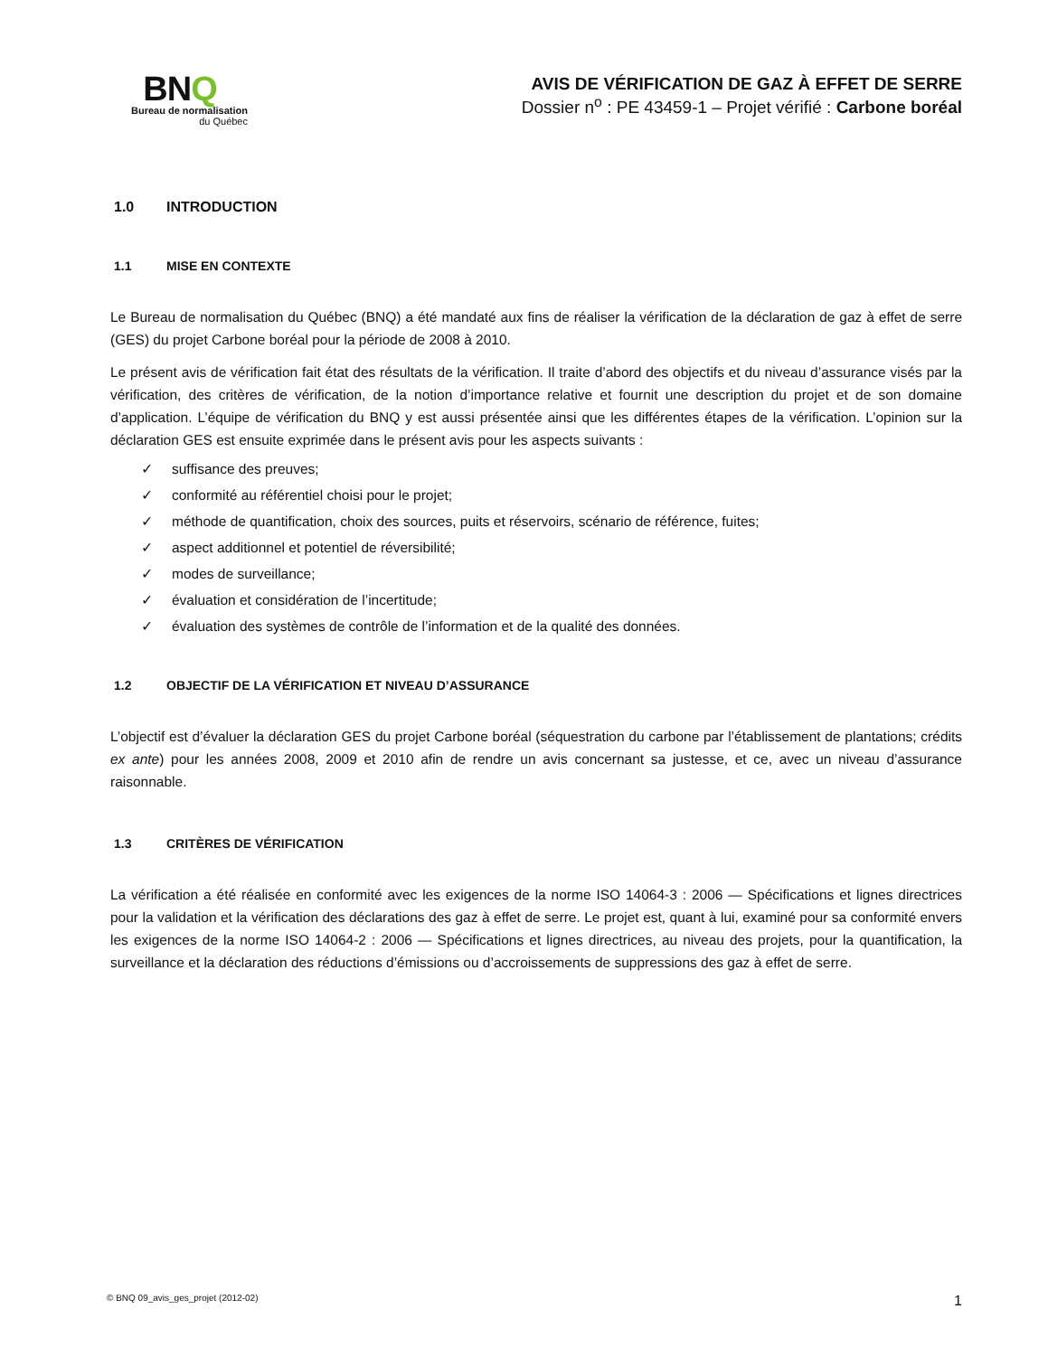BNQ
Bureau de normalisation
du Québec
AVIS DE VÉRIFICATION DE GAZ À EFFET DE SERRE
Dossier n<sup>o</sup> : PE 43459-1 – Projet vérifié : Carbone boréal
1.0 INTRODUCTION
1.1 MISE EN CONTEXTE
Le Bureau de normalisation du Québec (BNQ) a été mandaté aux fins de réaliser la vérification de la déclaration de gaz à effet de serre (GES) du projet Carbone boréal pour la période de 2008 à 2010.
Le présent avis de vérification fait état des résultats de la vérification. Il traite d’abord des objectifs et du niveau d’assurance visés par la vérification, des critères de vérification, de la notion d’importance relative et fournit une description du projet et de son domaine d’application. L’équipe de vérification du BNQ y est aussi présentée ainsi que les différentes étapes de la vérification. L’opinion sur la déclaration GES est ensuite exprimée dans le présent avis pour les aspects suivants :
✓ suffisance des preuves;
✓ conformité au référentiel choisi pour le projet;
✓ méthode de quantification, choix des sources, puits et réservoirs, scénario de référence, fuites;
✓ aspect additionnel et potentiel de réversibilité;
✓ modes de surveillance;
✓ évaluation et considération de l’incertitude;
✓ évaluation des systèmes de contrôle de l’information et de la qualité des données.
1.2 OBJECTIF DE LA VÉRIFICATION ET NIVEAU D’ASSURANCE
L’objectif est d’évaluer la déclaration GES du projet Carbone boréal (séquestration du carbone par l’établissement de plantations; crédits ex ante) pour les années 2008, 2009 et 2010 afin de rendre un avis concernant sa justesse, et ce, avec un niveau d’assurance raisonnable.
1.3 CRITÈRES DE VÉRIFICATION
La vérification a été réalisée en conformité avec les exigences de la norme ISO 14064-3 : 2006 — Spécifications et lignes directrices pour la validation et la vérification des déclarations des gaz à effet de serre. Le projet est, quant à lui, examiné pour sa conformité envers les exigences de la norme ISO 14064-2 : 2006 — Spécifications et lignes directrices, au niveau des projets, pour la quantification, la surveillance et la déclaration des réductions d’émissions ou d’accroissements de suppressions des gaz à effet de serre.
© BNQ 09_avis_ges_projet (2012-02) 1